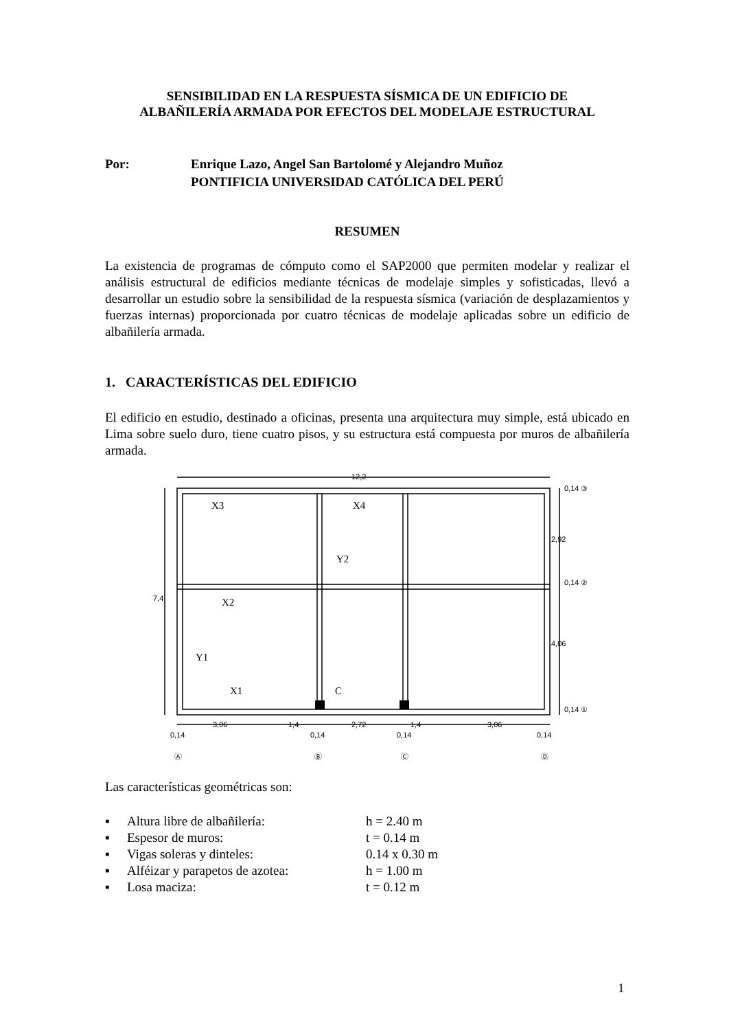SENSIBILIDAD EN LA RESPUESTA SÍSMICA DE UN EDIFICIO DE
ALBAÑILERÍA ARMADA POR EFECTOS DEL MODELAJE ESTRUCTURAL
Por: Enrique Lazo, Angel San Bartolomé y Alejandro Muñoz
PONTIFICIA UNIVERSIDAD CATÓLICA DEL PERÚ
RESUMEN
La existencia de programas de cómputo como el SAP2000 que permiten modelar y realizar el análisis estructural de edificios mediante técnicas de modelaje simples y sofisticadas, llevó a desarrollar un estudio sobre la sensibilidad de la respuesta sísmica (variación de desplazamientos y fuerzas internas) proporcionada por cuatro técnicas de modelaje aplicadas sobre un edificio de albañilería armada.
1. CARACTERÍSTICAS DEL EDIFICIO
El edificio en estudio, destinado a oficinas, presenta una arquitectura muy simple, está ubicado en Lima sobre suelo duro, tiene cuatro pisos, y su estructura está compuesta por muros de albañilería armada.
X3
X4
Y2
X2
Y1
X1
C
12,2
7,4
2,92
4,06
0,14 ③
0,14 ②
0,14 ①
3,06
1,4
2,72
1,4
3,06
0,14
0,14
0,14
0,14
Ⓐ
Ⓑ
Ⓒ
Ⓓ
Las características geométricas son:
▪ Altura libre de albañilería: h = 2.40 m
▪ Espesor de muros: t = 0.14 m
▪ Vigas soleras y dinteles: 0.14 x 0.30 m
▪ Alféizar y parapetos de azotea: h = 1.00 m
▪ Losa maciza: t = 0.12 m
1